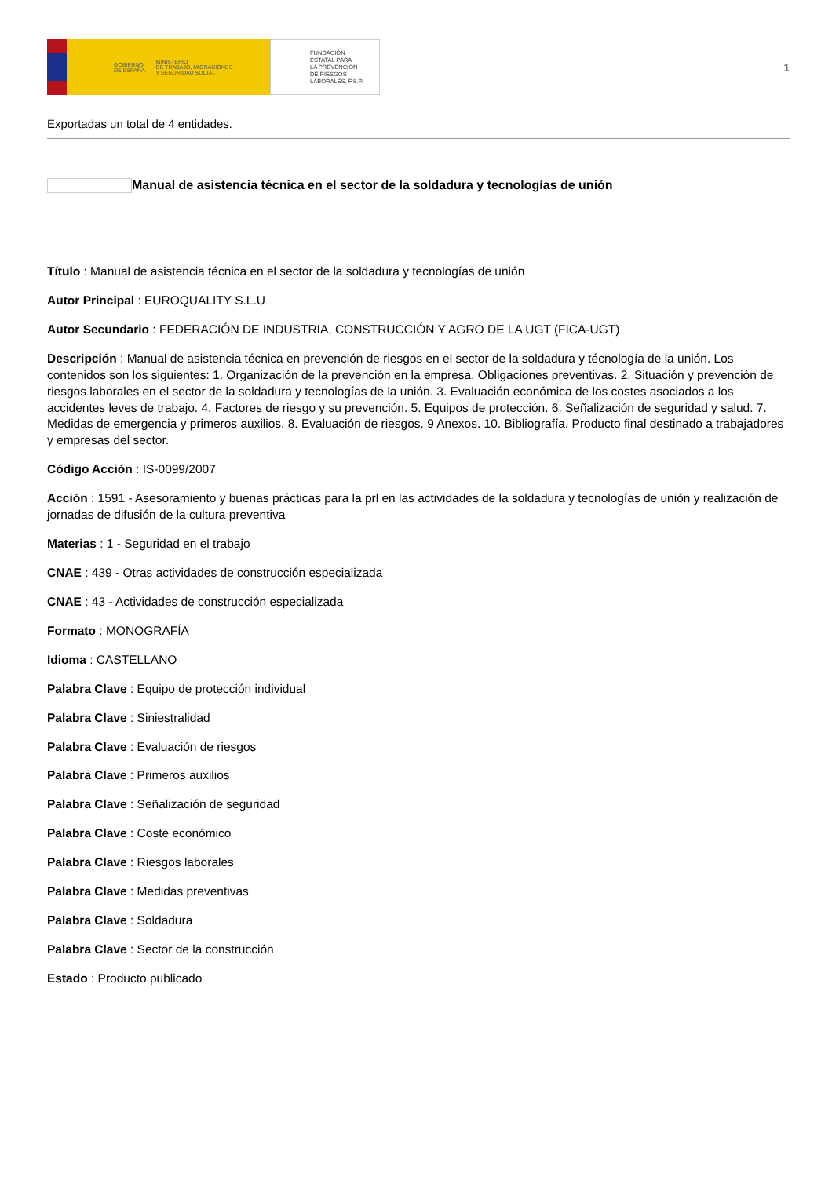GOBIERNO
DE ESPAÑA MINISTERIO
DE TRABAJO, MIGRACIONES
Y SEGURIDAD SOCIAL
FUNDACIÓN
ESTATAL PARA
LA PREVENCIÓN
DE RIESGOS
LABORALES, F.S.P.
1
Exportadas un total de 4 entidades.
Manual de asistencia técnica en el sector de la soldadura y tecnologías de unión
Título : Manual de asistencia técnica en el sector de la soldadura y tecnologías de unión
Autor Principal : EUROQUALITY S.L.U
Autor Secundario : FEDERACIÓN DE INDUSTRIA, CONSTRUCCIÓN Y AGRO DE LA UGT (FICA-UGT)
Descripción : Manual de asistencia técnica en prevención de riesgos en el sector de la soldadura y técnología de la unión. Los contenidos son los siguientes: 1. Organización de la prevención en la empresa. Obligaciones preventivas. 2. Situación y prevención de riesgos laborales en el sector de la soldadura y tecnologías de la unión. 3. Evaluación económica de los costes asociados a los accidentes leves de trabajo. 4. Factores de riesgo y su prevención. 5. Equipos de protección. 6. Señalización de seguridad y salud. 7. Medidas de emergencia y primeros auxilios. 8. Evaluación de riesgos. 9 Anexos. 10. Bibliografía. Producto final destinado a trabajadores y empresas del sector.
Código Acción : IS-0099/2007
Acción : 1591 - Asesoramiento y buenas prácticas para la prl en las actividades de la soldadura y tecnologías de unión y realización de jornadas de difusión de la cultura preventiva
Materias : 1 - Seguridad en el trabajo
CNAE : 439 - Otras actividades de construcción especializada
CNAE : 43 - Actividades de construcción especializada
Formato : MONOGRAFÍA
Idioma : CASTELLANO
Palabra Clave : Equipo de protección individual
Palabra Clave : Siniestralidad
Palabra Clave : Evaluación de riesgos
Palabra Clave : Primeros auxilios
Palabra Clave : Señalización de seguridad
Palabra Clave : Coste económico
Palabra Clave : Riesgos laborales
Palabra Clave : Medidas preventivas
Palabra Clave : Soldadura
Palabra Clave : Sector de la construcción
Estado : Producto publicado